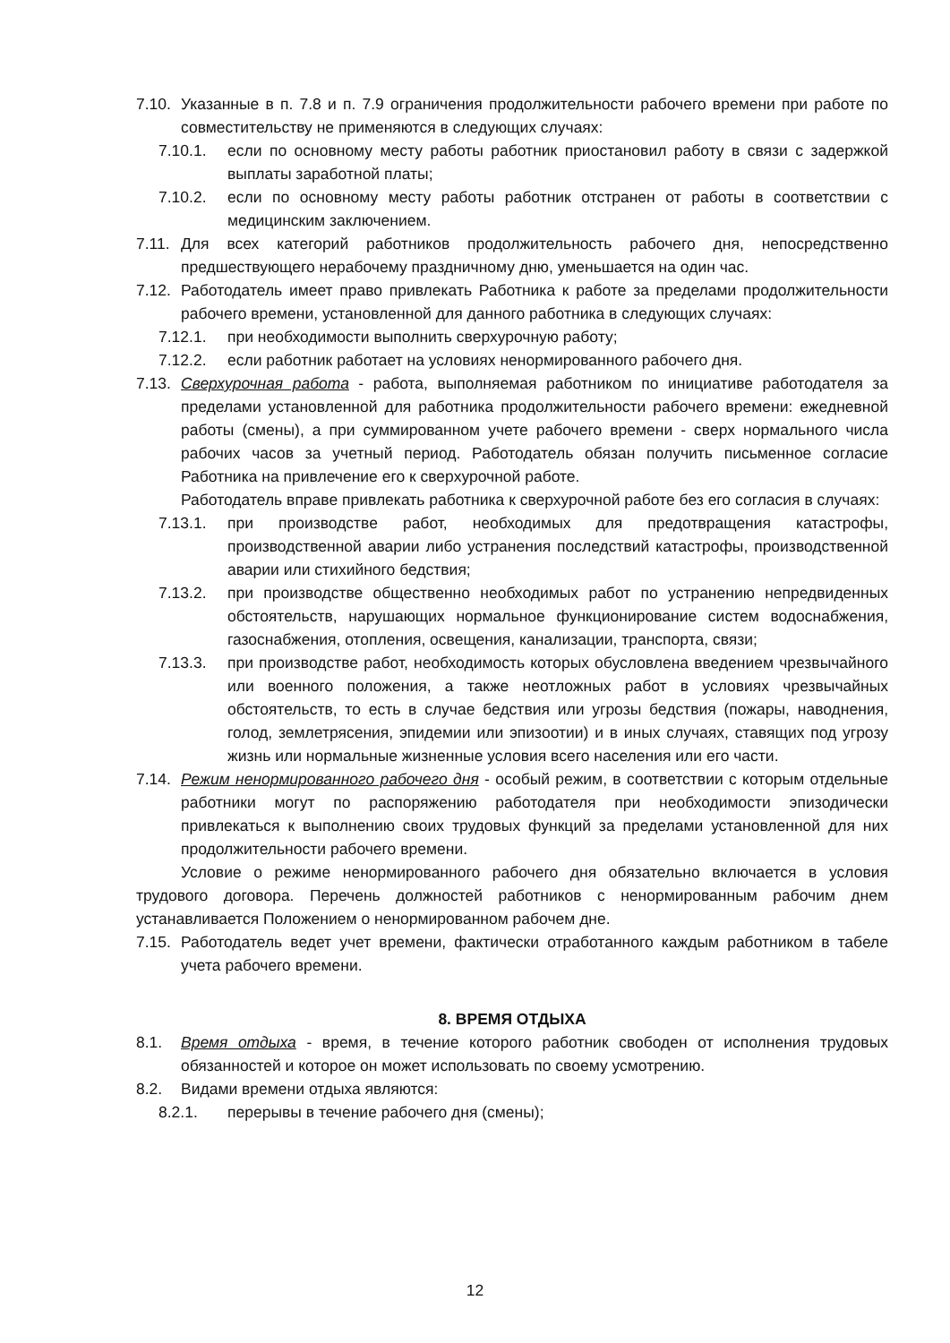7.10. Указанные в п. 7.8 и п. 7.9 ограничения продолжительности рабочего времени при работе по совместительству не применяются в следующих случаях:
7.10.1. если по основному месту работы работник приостановил работу в связи с задержкой выплаты заработной платы;
7.10.2. если по основному месту работы работник отстранен от работы в соответствии с медицинским заключением.
7.11. Для всех категорий работников продолжительность рабочего дня, непосредственно предшествующего нерабочему праздничному дню, уменьшается на один час.
7.12. Работодатель имеет право привлекать Работника к работе за пределами продолжительности рабочего времени, установленной для данного работника в следующих случаях:
7.12.1. при необходимости выполнить сверхурочную работу;
7.12.2. если работник работает на условиях ненормированного рабочего дня.
7.13. Сверхурочная работа - работа, выполняемая работником по инициативе работодателя за пределами установленной для работника продолжительности рабочего времени: ежедневной работы (смены), а при суммированном учете рабочего времени - сверх нормального числа рабочих часов за учетный период. Работодатель обязан получить письменное согласие Работника на привлечение его к сверхурочной работе.
Работодатель вправе привлекать работника к сверхурочной работе без его согласия в случаях:
7.13.1. при производстве работ, необходимых для предотвращения катастрофы, производственной аварии либо устранения последствий катастрофы, производственной аварии или стихийного бедствия;
7.13.2. при производстве общественно необходимых работ по устранению непредвиденных обстоятельств, нарушающих нормальное функционирование систем водоснабжения, газоснабжения, отопления, освещения, канализации, транспорта, связи;
7.13.3. при производстве работ, необходимость которых обусловлена введением чрезвычайного или военного положения, а также неотложных работ в условиях чрезвычайных обстоятельств, то есть в случае бедствия или угрозы бедствия (пожары, наводнения, голод, землетрясения, эпидемии или эпизоотии) и в иных случаях, ставящих под угрозу жизнь или нормальные жизненные условия всего населения или его части.
7.14. Режим ненормированного рабочего дня - особый режим, в соответствии с которым отдельные работники могут по распоряжению работодателя при необходимости эпизодически привлекаться к выполнению своих трудовых функций за пределами установленной для них продолжительности рабочего времени.
Условие о режиме ненормированного рабочего дня обязательно включается в условия трудового договора. Перечень должностей работников с ненормированным рабочим днем устанавливается Положением о ненормированном рабочем дне.
7.15. Работодатель ведет учет времени, фактически отработанного каждым работником в табеле учета рабочего времени.
8. ВРЕМЯ ОТДЫХА
8.1. Время отдыха - время, в течение которого работник свободен от исполнения трудовых обязанностей и которое он может использовать по своему усмотрению.
8.2. Видами времени отдыха являются:
8.2.1. перерывы в течение рабочего дня (смены);
12